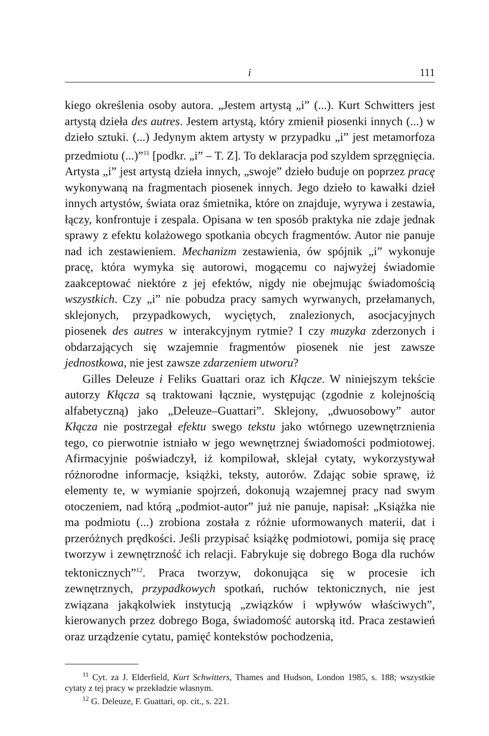i 111
kiego określenia osoby autora. „Jestem artystą „i” (...). Kurt Schwitters jest artystą dzieła des autres. Jestem artystą, który zmienił piosenki innych (...) w dzieło sztuki. (...) Jedynym aktem artysty w przypadku „i” jest metamorfoza przedmiotu (...)”<sup>11</sup> [podkr. „i” – T. Z]. To deklaracja pod szyldem sprzęgnięcia. Artysta „i” jest artystą dzieła innych, „swoje” dzieło buduje on poprzez pracę wykonywaną na fragmentach piosenek innych. Jego dzieło to kawałki dzieł innych artystów, świata oraz śmietnika, które on znajduje, wyrywa i zestawia, łączy, konfrontuje i zespala. Opisana w ten sposób praktyka nie zdaje jednak sprawy z efektu kolażowego spotkania obcych fragmentów. Autor nie panuje nad ich zestawieniem. Mechanizm zestawienia, ów spójnik „i” wykonuje pracę, która wymyka się autorowi, mogącemu co najwyżej świadomie zaakceptować niektóre z jej efektów, nigdy nie obejmując świadomością wszystkich. Czy „i” nie pobudza pracy samych wyrwanych, przełamanych, sklejonych, przypadkowych, wyciętych, znalezionych, asocjacyjnych piosenek des autres w interakcyjnym rytmie? I czy muzyka zderzonych i obdarzających się wzajemnie fragmentów piosenek nie jest zawsze jednostkowa, nie jest zawsze zdarzeniem utworu?
Gilles Deleuze i Feliks Guattari oraz ich Kłącze. W niniejszym tekście autorzy Kłącza są traktowani łącznie, występując (zgodnie z kolejnością alfabetyczną) jako „Deleuze–Guattari”. Sklejony, „dwuosobowy” autor Kłącza nie postrzegał efektu swego tekstu jako wtórnego uzewnętrznienia tego, co pierwotnie istniało w jego wewnętrznej świadomości podmiotowej. Afirmacyjnie poświadczył, iż kompilował, sklejał cytaty, wykorzystywał różnorodne informacje, książki, teksty, autorów. Zdając sobie sprawę, iż elementy te, w wymianie spojrzeń, dokonują wzajemnej pracy nad swym otoczeniem, nad którą „podmiot-autor” już nie panuje, napisał: „Książka nie ma podmiotu (...) zrobiona została z różnie uformowanych materii, dat i przeróżnych prędkości. Jeśli przypisać książkę podmiotowi, pomija się pracę tworzyw i zewnętrzność ich relacji. Fabrykuje się dobrego Boga dla ruchów tektonicznych”<sup>12</sup>. Praca tworzyw, dokonująca się w procesie ich zewnętrznych, przypadkowych spotkań, ruchów tektonicznych, nie jest związana jakąkolwiek instytucją „związków i wpływów właściwych”, kierowanych przez dobrego Boga, świadomość autorską itd. Praca zestawień oraz urządzenie cytatu, pamięć kontekstów pochodzenia,
<sup>11</sup> Cyt. za J. Elderfield, Kurt Schwitters, Thames and Hudson, London 1985, s. 188; wszystkie cytaty z tej pracy w przekładzie własnym.
<sup>12</sup> G. Deleuze, F. Guattari, op. cit., s. 221.